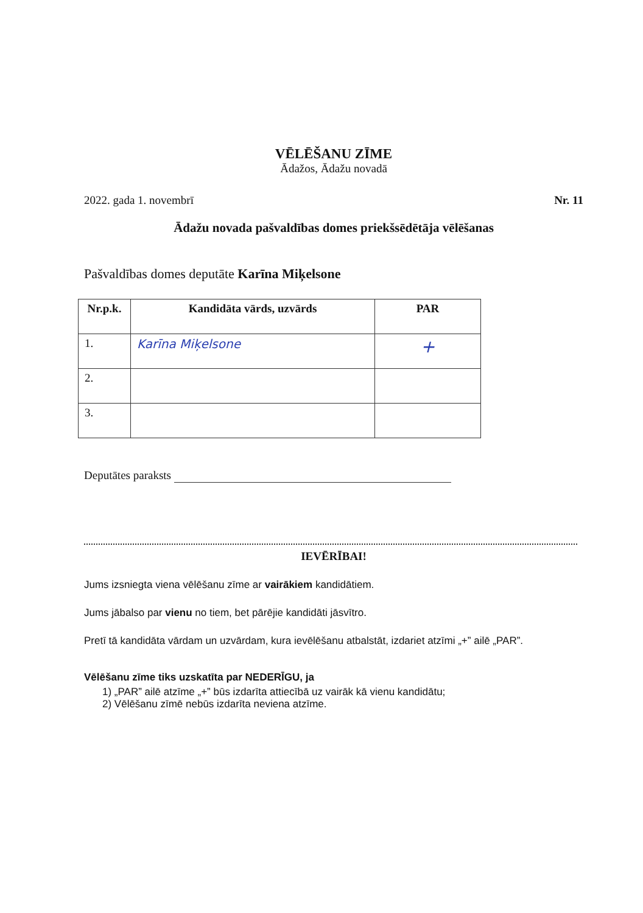VĒLĒŠANU ZĪME
Ādažos, Ādažu novadā
2022. gada 1. novembrī Nr. 11
Ādažu novada pašvaldības domes priekšsēdētāja vēlēšanas
Pašvaldības domes deputāte Karīna Miķelsone
| Nr.p.k. | Kandidāta vārds, uzvārds | PAR |
| --- | --- | --- |
| 1. | Karīna Miķelsone | + |
| 2. | | |
| 3. | | |
Deputātes paraksts
IEVĒRĪBAI!
Jums izsniegta viena vēlēšanu zīme ar vairākiem kandidātiem.
Jums jābalso par vienu no tiem, bet pārējie kandidāti jāsvītro.
Pretī tā kandidāta vārdam un uzvārdam, kura ievēlēšanu atbalstāt, izdariet atzīmi „+” ailē „PAR”.
Vēlēšanu zīme tiks uzskatīta par NEDERĪGU, ja
1) „PAR” ailē atzīme „+” būs izdarīta attiecībā uz vairāk kā vienu kandidātu;
2) Vēlēšanu zīmē nebūs izdarīta neviena atzīme.